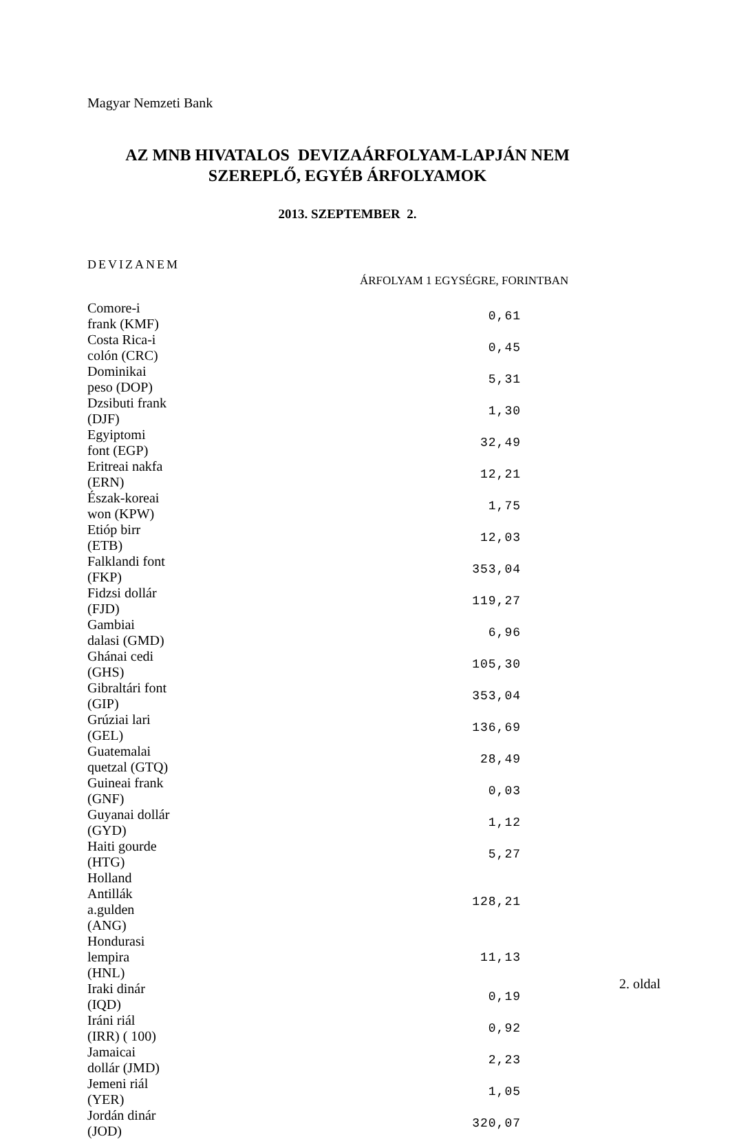Magyar Nemzeti Bank
AZ MNB HIVATALOS DEVIZAÁRFOLYAM-LAPJÁN NEM
SZEREPLŐ, EGYÉB ÁRFOLYAMOK
2013. SZEPTEMBER 2.
DEVIZANEM
ÁRFOLYAM 1 EGYSÉGRE, FORINTBAN
| Comore-i frank (KMF) | 0,61 |
| Costa Rica-i colón (CRC) | 0,45 |
| Dominikai peso (DOP) | 5,31 |
| Dzsibuti frank (DJF) | 1,30 |
| Egyiptomi font (EGP) | 32,49 |
| Eritreai nakfa (ERN) | 12,21 |
| Észak-koreai won (KPW) | 1,75 |
| Etióp birr (ETB) | 12,03 |
| Falklandi font (FKP) | 353,04 |
| Fidzsi dollár (FJD) | 119,27 |
| Gambiai dalasi (GMD) | 6,96 |
| Ghánai cedi (GHS) | 105,30 |
| Gibraltári font (GIP) | 353,04 |
| Grúziai lari (GEL) | 136,69 |
| Guatemalai quetzal (GTQ) | 28,49 |
| Guineai frank (GNF) | 0,03 |
| Guyanai dollár (GYD) | 1,12 |
| Haiti gourde (HTG) | 5,27 |
| Holland Antillák a.gulden (ANG) | 128,21 |
| Hondurasi lempira (HNL) | 11,13 |
| Iraki dinár (IQD) | 0,19 |
| Iráni riál (IRR) ( 100) | 0,92 |
| Jamaicai dollár (JMD) | 2,23 |
| Jemeni riál (YER) | 1,05 |
| Jordán dinár (JOD) | 320,07 |
2. oldal